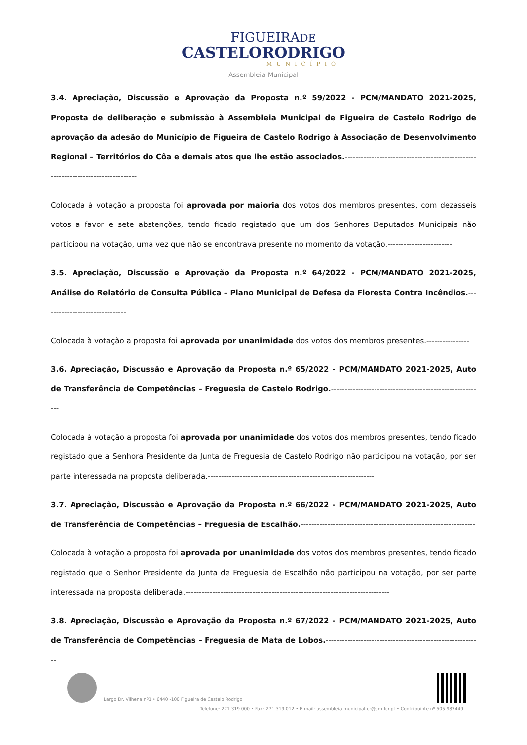FIGUEIRADE
CASTELORODRIGO
MUNICÍPIO
Assembleia Municipal
3.4. Apreciação, Discussão e Aprovação da Proposta n.º 59/2022 - PCM/MANDATO 2021-2025, Proposta de deliberação e submissão à Assembleia Municipal de Figueira de Castelo Rodrigo de aprovação da adesão do Município de Figueira de Castelo Rodrigo à Associação de Desenvolvimento Regional – Territórios do Côa e demais atos que lhe estão associados.---------------------------------------------------------------------------------
Colocada à votação a proposta foi aprovada por maioria dos votos dos membros presentes, com dezasseis votos a favor e sete abstenções, tendo ficado registado que um dos Senhores Deputados Municipais não participou na votação, uma vez que não se encontrava presente no momento da votação.------------------------
3.5. Apreciação, Discussão e Aprovação da Proposta n.º 64/2022 - PCM/MANDATO 2021-2025, Análise do Relatório de Consulta Pública – Plano Municipal de Defesa da Floresta Contra Incêndios.-------------------------------
Colocada à votação a proposta foi aprovada por unanimidade dos votos dos membros presentes.----------------
3.6. Apreciação, Discussão e Aprovação da Proposta n.º 65/2022 - PCM/MANDATO 2021-2025, Auto de Transferência de Competências – Freguesia de Castelo Rodrigo.---------------------------------------------------------
Colocada à votação a proposta foi aprovada por unanimidade dos votos dos membros presentes, tendo ficado registado que a Senhora Presidente da Junta de Freguesia de Castelo Rodrigo não participou na votação, por ser parte interessada na proposta deliberada.--------------------------------------------------------------
3.7. Apreciação, Discussão e Aprovação da Proposta n.º 66/2022 - PCM/MANDATO 2021-2025, Auto de Transferência de Competências – Freguesia de Escalhão.-----------------------------------------------------------------
Colocada à votação a proposta foi aprovada por unanimidade dos votos dos membros presentes, tendo ficado registado que o Senhor Presidente da Junta de Freguesia de Escalhão não participou na votação, por ser parte interessada na proposta deliberada.----------------------------------------------------------------------------
3.8. Apreciação, Discussão e Aprovação da Proposta n.º 67/2022 - PCM/MANDATO 2021-2025, Auto de Transferência de Competências – Freguesia de Mata de Lobos.----------------------------------------------------------
Largo Dr. Vilhena nº1 • 6440 -100 Figueira de Castelo Rodrigo
Telefone: 271 319 000 • Fax: 271 319 012 • E-mail: assembleia.municipalfcr@cm-fcr.pt • Contribuinte nº 505 987449